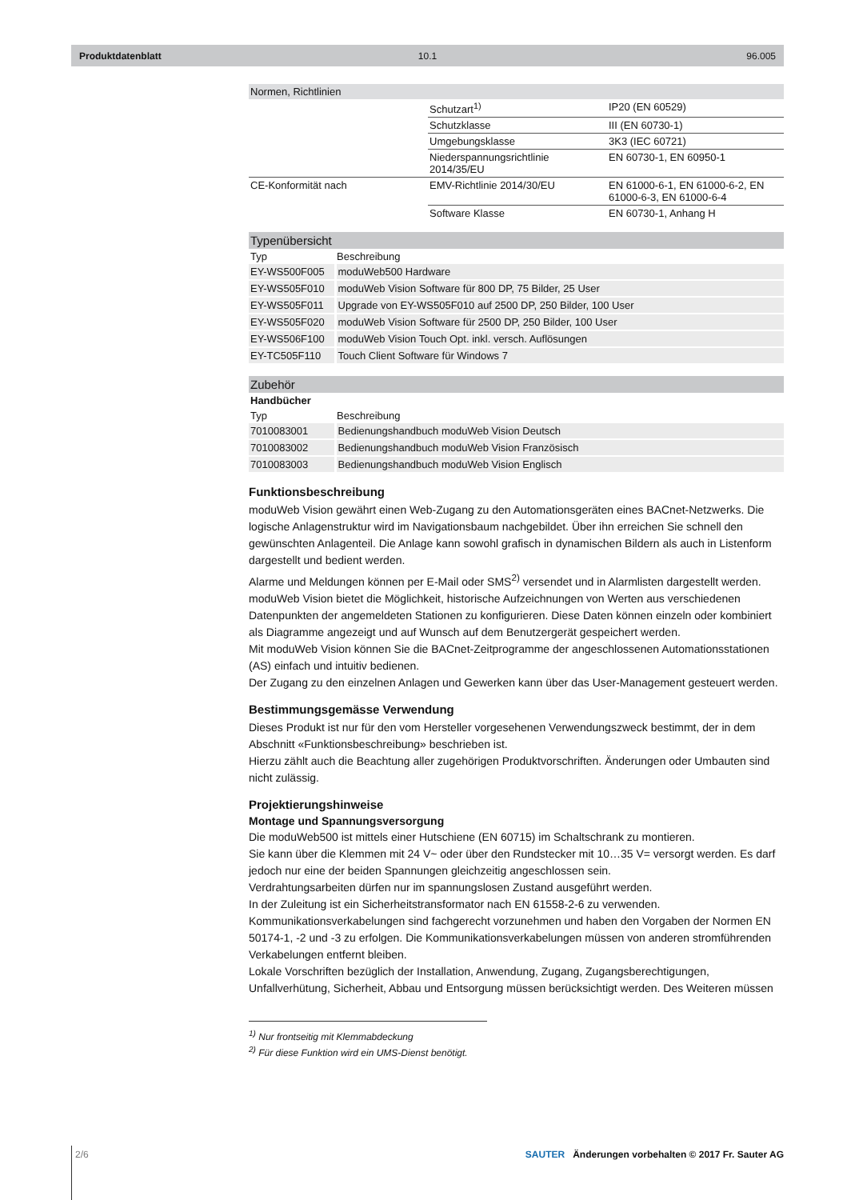Produktdatenblatt 10.1 96.005
| Normen, Richtlinien | | |
| | Schutzart<sup>1)</sup> | IP20 (EN 60529) |
| | Schutzklasse | III (EN 60730-1) |
| | Umgebungsklasse | 3K3 (IEC 60721) |
| | Niederspannungsrichtlinie 2014/35/EU | EN 60730-1, EN 60950-1 |
| CE-Konformität nach | EMV-Richtlinie 2014/30/EU | EN 61000-6-1, EN 61000-6-2, EN 61000-6-3, EN 61000-6-4 |
| | Software Klasse | EN 60730-1, Anhang H |
| Typenübersicht | |
| --- | --- |
| Typ | Beschreibung |
| EY-WS500F005 | moduWeb500 Hardware |
| EY-WS505F010 | moduWeb Vision Software für 800 DP, 75 Bilder, 25 User |
| EY-WS505F011 | Upgrade von EY-WS505F010 auf 2500 DP, 250 Bilder, 100 User |
| EY-WS505F020 | moduWeb Vision Software für 2500 DP, 250 Bilder, 100 User |
| EY-WS506F100 | moduWeb Vision Touch Opt. inkl. versch. Auflösungen |
| EY-TC505F110 | Touch Client Software für Windows 7 |
| Zubehör | |
| --- | --- |
| Handbücher | |
| Typ | Beschreibung |
| 7010083001 | Bedienungshandbuch moduWeb Vision Deutsch |
| 7010083002 | Bedienungshandbuch moduWeb Vision Französisch |
| 7010083003 | Bedienungshandbuch moduWeb Vision Englisch |
Funktionsbeschreibung
moduWeb Vision gewährt einen Web-Zugang zu den Automationsgeräten eines BACnet-Netzwerks. Die logische Anlagenstruktur wird im Navigationsbaum nachgebildet. Über ihn erreichen Sie schnell den gewünschten Anlagenteil. Die Anlage kann sowohl grafisch in dynamischen Bildern als auch in Listenform dargestellt und bedient werden.
Alarme und Meldungen können per E-Mail oder SMS<sup>2)</sup> versendet und in Alarmlisten dargestellt werden.
moduWeb Vision bietet die Möglichkeit, historische Aufzeichnungen von Werten aus verschiedenen Datenpunkten der angemeldeten Stationen zu konfigurieren. Diese Daten können einzeln oder kombiniert als Diagramme angezeigt und auf Wunsch auf dem Benutzergerät gespeichert werden.
Mit moduWeb Vision können Sie die BACnet-Zeitprogramme der angeschlossenen Automationsstationen (AS) einfach und intuitiv bedienen.
Der Zugang zu den einzelnen Anlagen und Gewerken kann über das User-Management gesteuert werden.
Bestimmungsgemässe Verwendung
Dieses Produkt ist nur für den vom Hersteller vorgesehenen Verwendungszweck bestimmt, der in dem Abschnitt «Funktionsbeschreibung» beschrieben ist.
Hierzu zählt auch die Beachtung aller zugehörigen Produktvorschriften. Änderungen oder Umbauten sind nicht zulässig.
Projektierungshinweise
Montage und Spannungsversorgung
Die moduWeb500 ist mittels einer Hutschiene (EN 60715) im Schaltschrank zu montieren.
Sie kann über die Klemmen mit 24 V~ oder über den Rundstecker mit 10…35 V= versorgt werden. Es darf jedoch nur eine der beiden Spannungen gleichzeitig angeschlossen sein.
Verdrahtungsarbeiten dürfen nur im spannungslosen Zustand ausgeführt werden.
In der Zuleitung ist ein Sicherheitstransformator nach EN 61558-2-6 zu verwenden.
Kommunikationsverkabelungen sind fachgerecht vorzunehmen und haben den Vorgaben der Normen EN 50174-1, -2 und -3 zu erfolgen. Die Kommunikationsverkabelungen müssen von anderen stromführenden Verkabelungen entfernt bleiben.
Lokale Vorschriften bezüglich der Installation, Anwendung, Zugang, Zugangsberechtigungen, Unfallverhütung, Sicherheit, Abbau und Entsorgung müssen berücksichtigt werden. Des Weiteren müssen
<sup>1)</sup> Nur frontseitig mit Klemmabdeckung
<sup>2)</sup> Für diese Funktion wird ein UMS-Dienst benötigt.
2/6 SAUTER Änderungen vorbehalten © 2017 Fr. Sauter AG